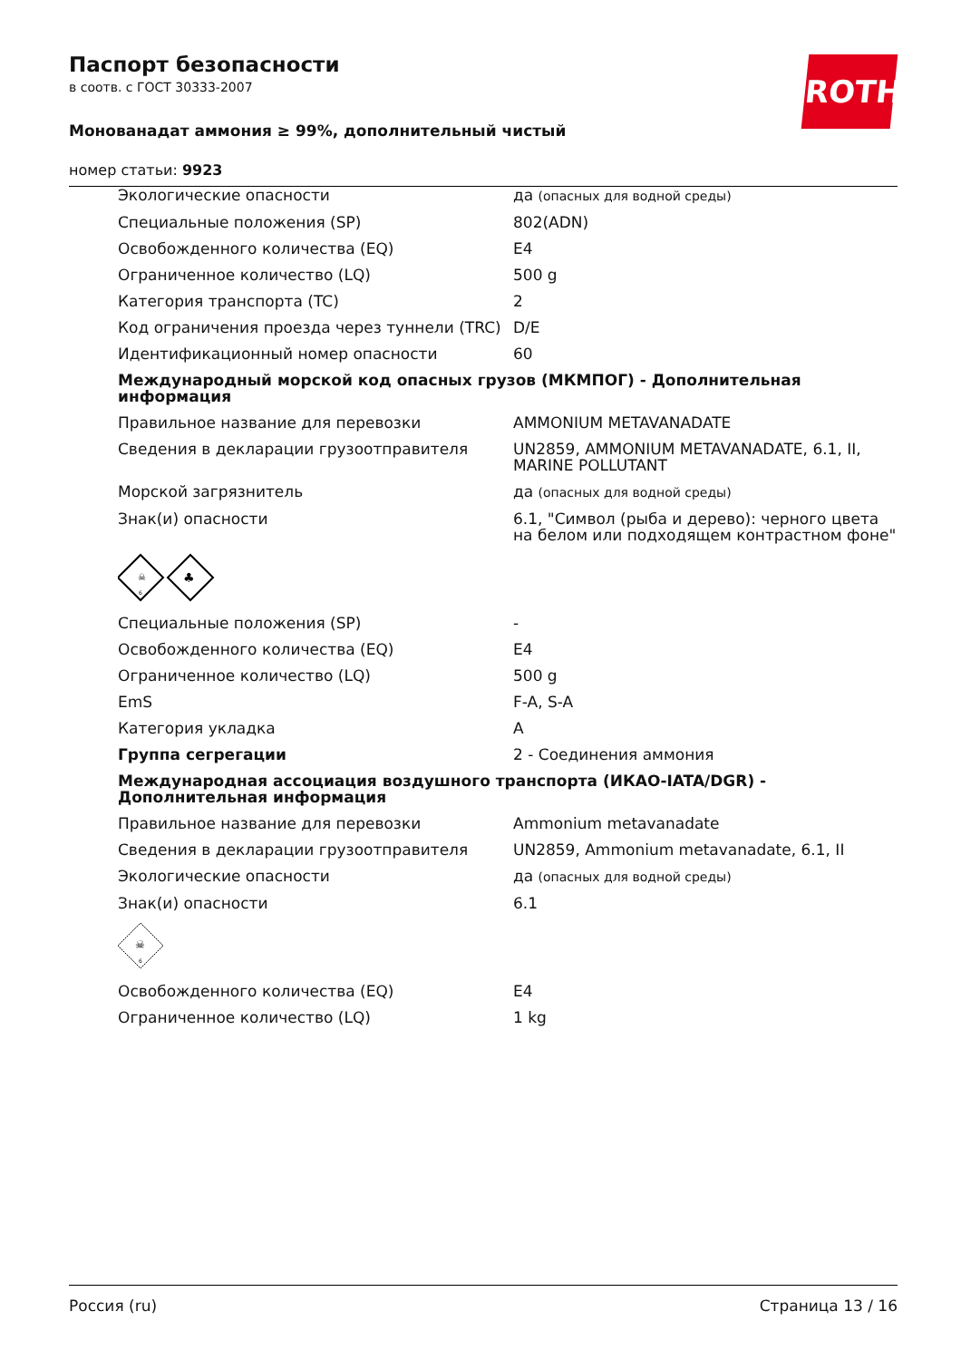Паспорт безопасности
в соотв. с ГОСТ 30333-2007
Монованадат аммония ≥ 99%, дополнительный чистый
номер статьи: 9923
ROTH
| Экологические опасности | да (опасных для водной среды) |
| Специальные положения (SP) | 802(ADN) |
| Освобожденного количества (EQ) | E4 |
| Ограниченное количество (LQ) | 500 g |
| Категория транспорта (TC) | 2 |
| Код ограничения проезда через туннели (TRC) | D/E |
| Идентификационный номер опасности | 60 |
| Международный морской код опасных грузов (МКМПОГ) - Дополнительная информация | |
| Правильное название для перевозки | AMMONIUM METAVANADATE |
| Сведения в декларации грузоотправителя | UN2859, AMMONIUM METAVANADATE, 6.1, II, MARINE POLLUTANT |
| Морской загрязнитель | да (опасных для водной среды) |
| Знак(и) опасности | 6.1, "Символ (рыба и дерево): черного цвета на белом или подходящем контрастном фоне" |
| ☠ 6 ♣ | |
| Специальные положения (SP) | - |
| Освобожденного количества (EQ) | E4 |
| Ограниченное количество (LQ) | 500 g |
| EmS | F-A, S-A |
| Категория укладка | A |
| Группа сегрегации | 2 - Соединения аммония |
| Международная ассоциация воздушного транспорта (ИКАО-IATA/DGR) - Дополнительная информация | |
| Правильное название для перевозки | Ammonium metavanadate |
| Сведения в декларации грузоотправителя | UN2859, Ammonium metavanadate, 6.1, II |
| Экологические опасности | да (опасных для водной среды) |
| Знак(и) опасности | 6.1 |
| ☠ 6 | |
| Освобожденного количества (EQ) | E4 |
| Ограниченное количество (LQ) | 1 kg |
Россия (ru) Страница 13 / 16